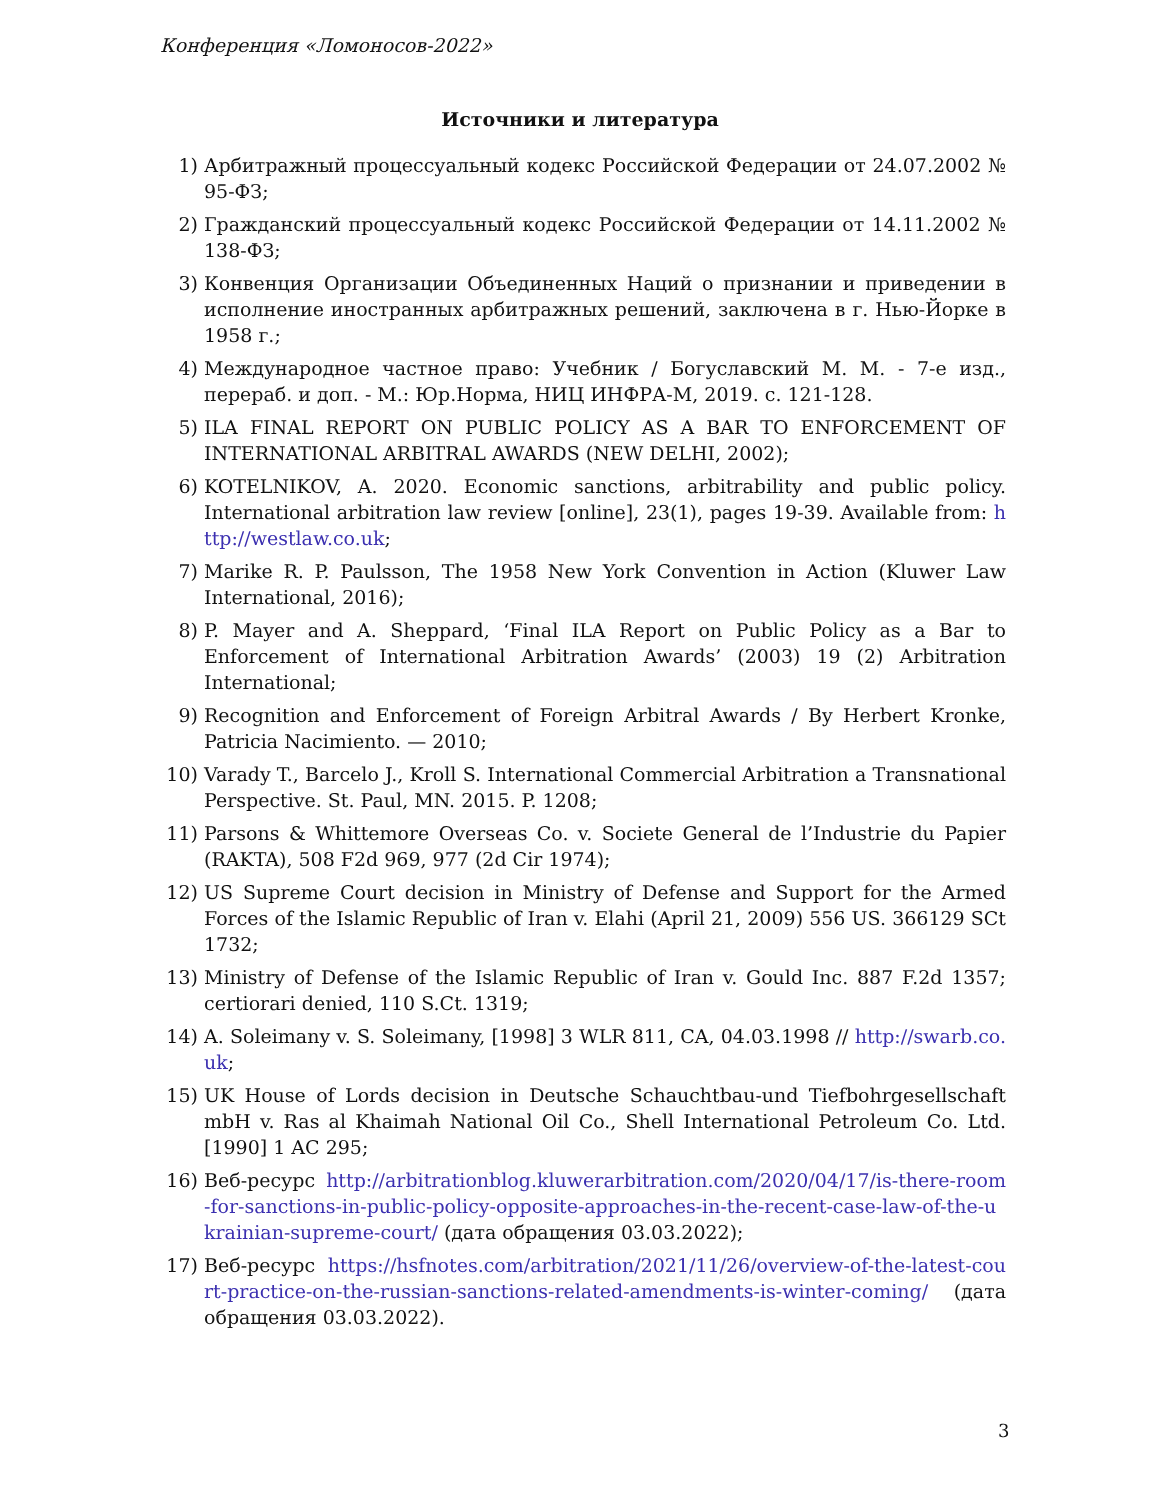Конференция «Ломоносов-2022»
Источники и литература
1) Арбитражный процессуальный кодекс Российской Федерации от 24.07.2002 № 95-ФЗ;
2) Гражданский процессуальный кодекс Российской Федерации от 14.11.2002 № 138-ФЗ;
3) Конвенция Организации Объединенных Наций о признании и приведении в исполнение иностранных арбитражных решений, заключена в г. Нью-Йорке в 1958 г.;
4) Международное частное право: Учебник / Богуславский М. М. - 7-е изд., перераб. и доп. - М.: Юр.Норма, НИЦ ИНФРА-М, 2019. с. 121-128.
5) ILA FINAL REPORT ON PUBLIC POLICY AS A BAR TO ENFORCEMENT OF INTERNATIONAL ARBITRAL AWARDS (NEW DELHI, 2002);
6) KOTELNIKOV, A. 2020. Economic sanctions, arbitrability and public policy. International arbitration law review [online], 23(1), pages 19-39. Available from: http://westlaw.co.uk;
7) Marike R. P. Paulsson, The 1958 New York Convention in Action (Kluwer Law International, 2016);
8) P. Mayer and A. Sheppard, ‘Final ILA Report on Public Policy as a Bar to Enforcement of International Arbitration Awards’ (2003) 19 (2) Arbitration International;
9) Recognition and Enforcement of Foreign Arbitral Awards / By Herbert Kronke, Patricia Nacimiento. — 2010;
10) Varady T., Barcelo J., Kroll S. International Commercial Arbitration a Transnational Perspective. St. Paul, MN. 2015. P. 1208;
11) Parsons & Whittemore Overseas Co. v. Societe General de l’Industrie du Papier (RAKTA), 508 F2d 969, 977 (2d Cir 1974);
12) US Supreme Court decision in Ministry of Defense and Support for the Armed Forces of the Islamic Republic of Iran v. Elahi (April 21, 2009) 556 US. 366129 SCt 1732;
13) Ministry of Defense of the Islamic Republic of Iran v. Gould Inc. 887 F.2d 1357; certiorari denied, 110 S.Ct. 1319;
14) A. Soleimany v. S. Soleimany, [1998] 3 WLR 811, CA, 04.03.1998 // http://swarb.co.uk;
15) UK House of Lords decision in Deutsche Schauchtbau-und Tiefbohrgesellschaft mbH v. Ras al Khaimah National Oil Co., Shell International Petroleum Co. Ltd. [1990] 1 AC 295;
16) Веб-ресурс http://arbitrationblog.kluwerarbitration.com/2020/04/17/is-there-room-for-sanctions-in-public-policy-opposite-approaches-in-the-recent-case-law-of-the-ukrainian-supreme-court/ (дата обращения 03.03.2022);
17) Веб-ресурс https://hsfnotes.com/arbitration/2021/11/26/overview-of-the-latest-court-practice-on-the-russian-sanctions-related-amendments-is-winter-coming/ (дата обращения 03.03.2022).
3